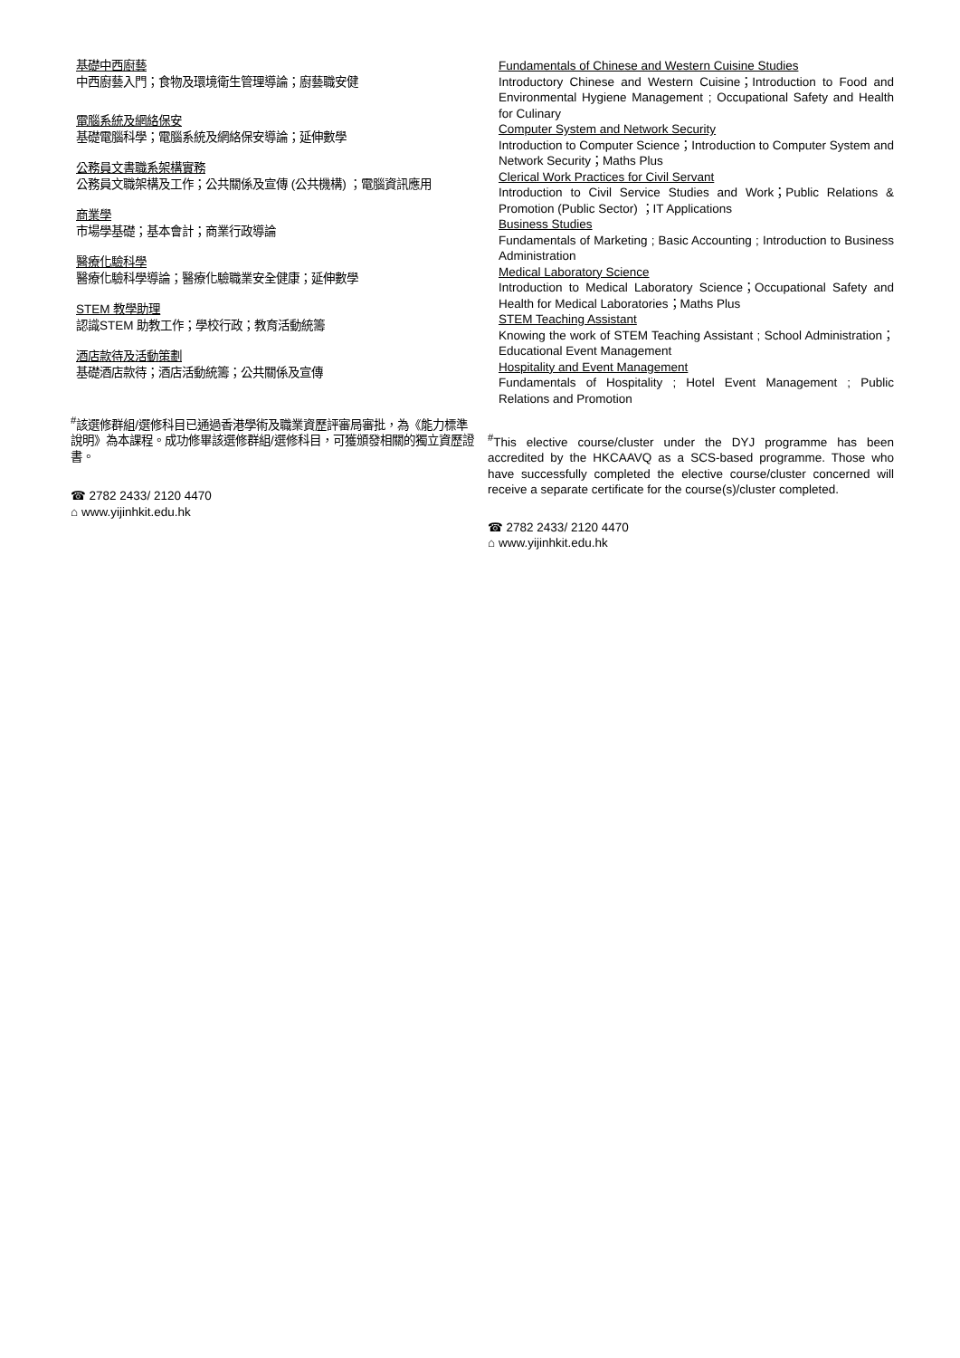基礎中西廚藝
中西廚藝入門；食物及環境衛生管理導論；廚藝職安健
電腦系統及網絡保安
基礎電腦科學；電腦系統及網絡保安導論；延伸數學
公務員文書職系架構實務
公務員文職架構及工作；公共關係及宣傳 (公共機構) ；電腦資訊應用
商業學
市場學基礎；基本會計；商業行政導論
醫療化驗科學
醫療化驗科學導論；醫療化驗職業安全健康；延伸數學
STEM 教學助理
認識STEM 助教工作；學校行政；教育活動統籌
酒店款待及活動策劃
基礎酒店款待；酒店活動統籌；公共關係及宣傳
<sup>#</sup> 該選修群組/選修科目已通過香港學術及職業資歷評審局審批，為《能力標準說明》為本課程。成功修畢該選修群組/選修科目，可獲頒發相關的獨立資歷證書。
☎ 2782 2433/ 2120 4470
⌂ www.yijinhkit.edu.hk
Fundamentals of Chinese and Western Cuisine Studies
Introductory Chinese and Western Cuisine；Introduction to Food and Environmental Hygiene Management ; Occupational Safety and Health for Culinary
Computer System and Network Security
Introduction to Computer Science；Introduction to Computer System and Network Security；Maths Plus
Clerical Work Practices for Civil Servant
Introduction to Civil Service Studies and Work；Public Relations & Promotion (Public Sector) ；IT Applications
Business Studies
Fundamentals of Marketing ; Basic Accounting ; Introduction to Business Administration
Medical Laboratory Science
Introduction to Medical Laboratory Science；Occupational Safety and Health for Medical Laboratories；Maths Plus
STEM Teaching Assistant
Knowing the work of STEM Teaching Assistant ; School Administration；Educational Event Management
Hospitality and Event Management
Fundamentals of Hospitality ; Hotel Event Management ; Public Relations and Promotion
<sup>#</sup> This elective course/cluster under the DYJ programme has been accredited by the HKCAAVQ as a SCS-based programme. Those who have successfully completed the elective course/cluster concerned will receive a separate certificate for the course(s)/cluster completed.
☎ 2782 2433/ 2120 4470
⌂ www.yijinhkit.edu.hk